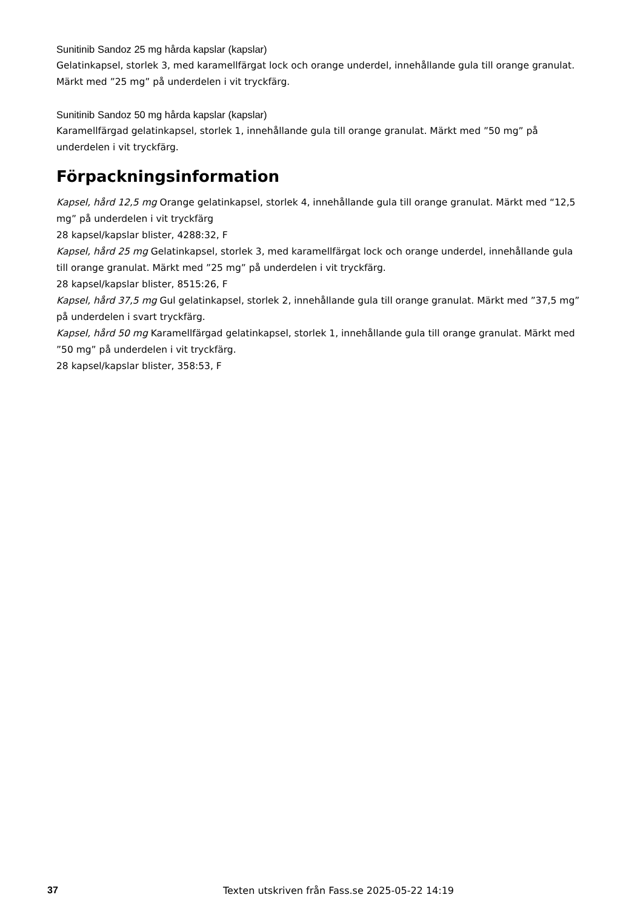Sunitinib Sandoz 25 mg hårda kapslar (kapslar)
Gelatinkapsel, storlek 3, med karamellfärgat lock och orange underdel, innehållande gula till orange granulat. Märkt med ”25 mg” på underdelen i vit tryckfärg.
Sunitinib Sandoz 50 mg hårda kapslar (kapslar)
Karamellfärgad gelatinkapsel, storlek 1, innehållande gula till orange granulat. Märkt med ”50 mg” på underdelen i vit tryckfärg.
Förpackningsinformation
Kapsel, hård 12,5 mg Orange gelatinkapsel, storlek 4, innehållande gula till orange granulat. Märkt med “12,5 mg” på underdelen i vit tryckfärg
28 kapsel/kapslar blister, 4288:32, F
Kapsel, hård 25 mg Gelatinkapsel, storlek 3, med karamellfärgat lock och orange underdel, innehållande gula till orange granulat. Märkt med ”25 mg” på underdelen i vit tryckfärg.
28 kapsel/kapslar blister, 8515:26, F
Kapsel, hård 37,5 mg Gul gelatinkapsel, storlek 2, innehållande gula till orange granulat. Märkt med ”37,5 mg” på underdelen i svart tryckfärg.
Kapsel, hård 50 mg Karamellfärgad gelatinkapsel, storlek 1, innehållande gula till orange granulat. Märkt med ”50 mg” på underdelen i vit tryckfärg.
28 kapsel/kapslar blister, 358:53, F
37 Texten utskriven från Fass.se 2025-05-22 14:19